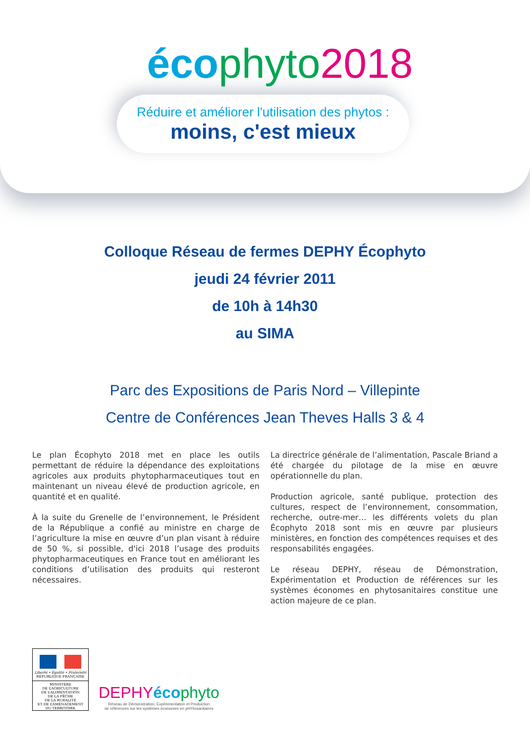éco phyto 2018
Réduire et améliorer l'utilisation des phytos :
moins, c'est mieux
Colloque Réseau de fermes DEPHY Écophyto
jeudi 24 février 2011
de 10h à 14h30
au SIMA
Parc des Expositions de Paris Nord – Villepinte
Centre de Conférences Jean Theves Halls 3 & 4
Le plan Écophyto 2018 met en place les outils permettant de réduire la dépendance des exploitations agricoles aux produits phytopharmaceutiques tout en maintenant un niveau élevé de production agricole, en quantité et en qualité.
À la suite du Grenelle de l’environnement, le Président de la République a confié au ministre en charge de l’agriculture la mise en œuvre d’un plan visant à réduire de 50 %, si possible, d'ici 2018 l’usage des produits phytopharmaceutiques en France tout en améliorant les conditions d’utilisation des produits qui resteront nécessaires.
La directrice générale de l’alimentation, Pascale Briand a été chargée du pilotage de la mise en œuvre opérationnelle du plan.
Production agricole, santé publique, protection des cultures, respect de l’environnement, consommation, recherche, outre-mer… les différents volets du plan Écophyto 2018 sont mis en œuvre par plusieurs ministères, en fonction des compétences requises et des responsabilités engagées.
Le réseau DEPHY, réseau de Démonstration, Expérimentation et Production de références sur les systèmes économes en phytosanitaires constitue une action majeure de ce plan.
Liberté • Égalité • Fraternité
RÉPUBLIQUE FRANÇAISE
MINISTÈRE
DE L’AGRICULTURE
DE L’ALIMENTATION
DE LA PÊCHE
DE LA RURALITÉ
ET DE L’AMÉNAGEMENT
DU TERRITOIRE
DEPHY éco phyto
Réseau de Démonstration, Expérimentation et Production
de références sur les systèmes économes en pHYtosanitaires